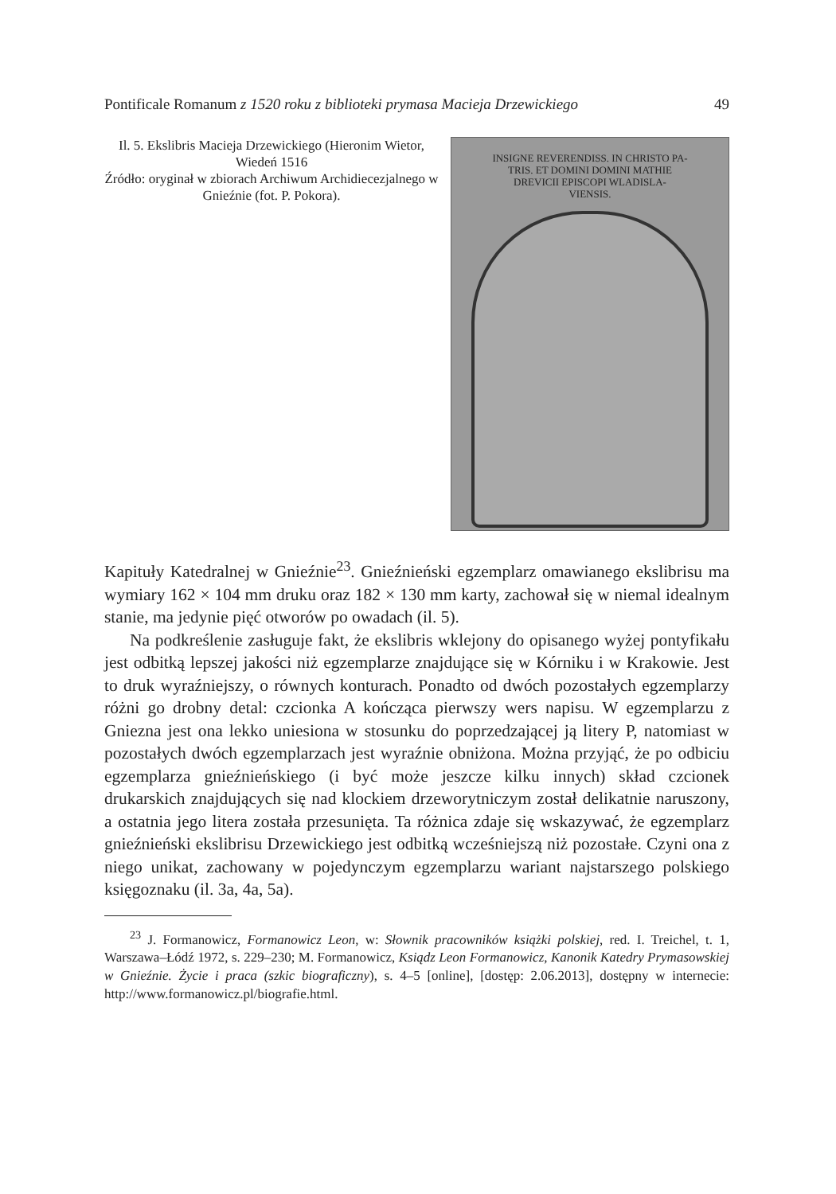Pontificale Romanum z 1520 roku z biblioteki prymasa Macieja Drzewickiego 49
Il. 5. Ekslibris Macieja Drzewickiego (Hieronim Wietor, Wiedeń 1516
Źródło: oryginał w zbiorach Archiwum Archidiecezjalnego w Gnieźnie (fot. P. Pokora).
INSIGNE REVERENDISS. IN CHRISTO PA-
TRIS. ET DOMINI DOMINI MATHIE
DREVICII EPISCOPI WLADISLA-
VIENSIS.
Kapituły Katedralnej w Gnieźnie<sup>23</sup>. Gnieźnieński egzemplarz omawianego ekslibrisu ma wymiary 162 × 104 mm druku oraz 182 × 130 mm karty, zachował się w niemal idealnym stanie, ma jedynie pięć otworów po owadach (il. 5).
Na podkreślenie zasługuje fakt, że ekslibris wklejony do opisanego wyżej pontyfikału jest odbitką lepszej jakości niż egzemplarze znajdujące się w Kórniku i w Krakowie. Jest to druk wyraźniejszy, o równych konturach. Ponadto od dwóch pozostałych egzemplarzy różni go drobny detal: czcionka A kończąca pierwszy wers napisu. W egzemplarzu z Gniezna jest ona lekko uniesiona w stosunku do poprzedzającej ją litery P, natomiast w pozostałych dwóch egzemplarzach jest wyraźnie obniżona. Można przyjąć, że po odbiciu egzemplarza gnieźnieńskiego (i być może jeszcze kilku innych) skład czcionek drukarskich znajdujących się nad klockiem drzeworytniczym został delikatnie naruszony, a ostatnia jego litera została przesunięta. Ta różnica zdaje się wskazywać, że egzemplarz gnieźnieński ekslibrisu Drzewickiego jest odbitką wcześniejszą niż pozostałe. Czyni ona z niego unikat, zachowany w pojedynczym egzemplarzu wariant najstarszego polskiego księgoznaku (il. 3a, 4a, 5a).
<sup>23</sup> J. Formanowicz, Formanowicz Leon, w: Słownik pracowników książki polskiej, red. I. Treichel, t. 1, Warszawa–Łódź 1972, s. 229–230; M. Formanowicz, Ksiądz Leon Formanowicz, Kanonik Katedry Prymasowskiej w Gnieźnie. Życie i praca (szkic biograficzny), s. 4–5 [online], [dostęp: 2.06.2013], dostępny w internecie: http://www.formanowicz.pl/biografie.html.